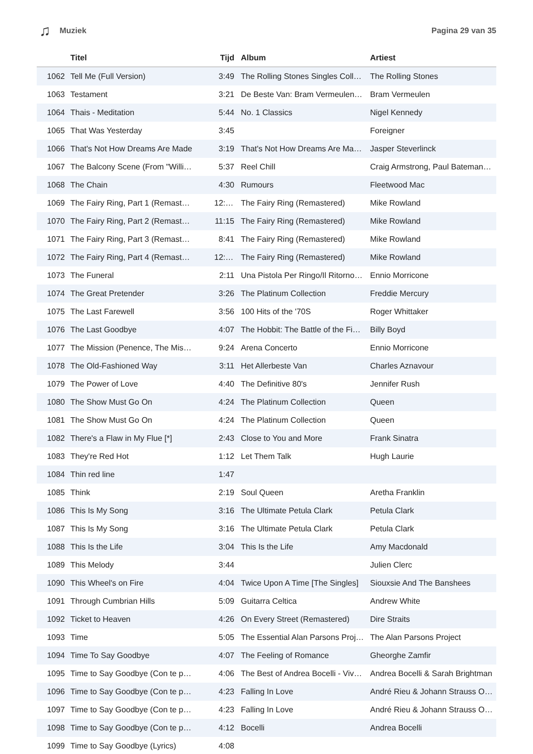♫ Muziek Pagina 29 van 35
| | Titel | Tijd | Album | Artiest |
| --- | --- | --- | --- | --- |
| 1062 | Tell Me (Full Version) | 3:49 | The Rolling Stones Singles Coll… | The Rolling Stones |
| 1063 | Testament | 3:21 | De Beste Van: Bram Vermeulen… | Bram Vermeulen |
| 1064 | Thais - Meditation | 5:44 | No. 1 Classics | Nigel Kennedy |
| 1065 | That Was Yesterday | 3:45 | | Foreigner |
| 1066 | That's Not How Dreams Are Made | 3:19 | That's Not How Dreams Are Ma… | Jasper Steverlinck |
| 1067 | The Balcony Scene (From "Willi… | 5:37 | Reel Chill | Craig Armstrong, Paul Bateman… |
| 1068 | The Chain | 4:30 | Rumours | Fleetwood Mac |
| 1069 | The Fairy Ring, Part 1 (Remast… | 12:26 | The Fairy Ring (Remastered) | Mike Rowland |
| 1070 | The Fairy Ring, Part 2 (Remast… | 11:15 | The Fairy Ring (Remastered) | Mike Rowland |
| 1071 | The Fairy Ring, Part 3 (Remast… | 8:41 | The Fairy Ring (Remastered) | Mike Rowland |
| 1072 | The Fairy Ring, Part 4 (Remast… | 12:23 | The Fairy Ring (Remastered) | Mike Rowland |
| 1073 | The Funeral | 2:11 | Una Pistola Per Ringo/Il Ritorno… | Ennio Morricone |
| 1074 | The Great Pretender | 3:26 | The Platinum Collection | Freddie Mercury |
| 1075 | The Last Farewell | 3:56 | 100 Hits of the '70S | Roger Whittaker |
| 1076 | The Last Goodbye | 4:07 | The Hobbit: The Battle of the Fi… | Billy Boyd |
| 1077 | The Mission (Penence, The Mis… | 9:24 | Arena Concerto | Ennio Morricone |
| 1078 | The Old-Fashioned Way | 3:11 | Het Allerbeste Van | Charles Aznavour |
| 1079 | The Power of Love | 4:40 | The Definitive 80's | Jennifer Rush |
| 1080 | The Show Must Go On | 4:24 | The Platinum Collection | Queen |
| 1081 | The Show Must Go On | 4:24 | The Platinum Collection | Queen |
| 1082 | There's a Flaw in My Flue [*] | 2:43 | Close to You and More | Frank Sinatra |
| 1083 | They're Red Hot | 1:12 | Let Them Talk | Hugh Laurie |
| 1084 | Thin red line | 1:47 | | |
| 1085 | Think | 2:19 | Soul Queen | Aretha Franklin |
| 1086 | This Is My Song | 3:16 | The Ultimate Petula Clark | Petula Clark |
| 1087 | This Is My Song | 3:16 | The Ultimate Petula Clark | Petula Clark |
| 1088 | This Is the Life | 3:04 | This Is the Life | Amy Macdonald |
| 1089 | This Melody | 3:44 | | Julien Clerc |
| 1090 | This Wheel's on Fire | 4:04 | Twice Upon A Time [The Singles] | Siouxsie And The Banshees |
| 1091 | Through Cumbrian Hills | 5:09 | Guitarra Celtica | Andrew White |
| 1092 | Ticket to Heaven | 4:26 | On Every Street (Remastered) | Dire Straits |
| 1093 | Time | 5:05 | The Essential Alan Parsons Proj… | The Alan Parsons Project |
| 1094 | Time To Say Goodbye | 4:07 | The Feeling of Romance | Gheorghe Zamfir |
| 1095 | Time to Say Goodbye (Con te p… | 4:06 | The Best of Andrea Bocelli - Viv… | Andrea Bocelli & Sarah Brightman |
| 1096 | Time to Say Goodbye (Con te p… | 4:23 | Falling In Love | André Rieu & Johann Strauss O… |
| 1097 | Time to Say Goodbye (Con te p… | 4:23 | Falling In Love | André Rieu & Johann Strauss O… |
| 1098 | Time to Say Goodbye (Con te p… | 4:12 | Bocelli | Andrea Bocelli |
| 1099 | Time to Say Goodbye (Lyrics) | 4:08 | | |